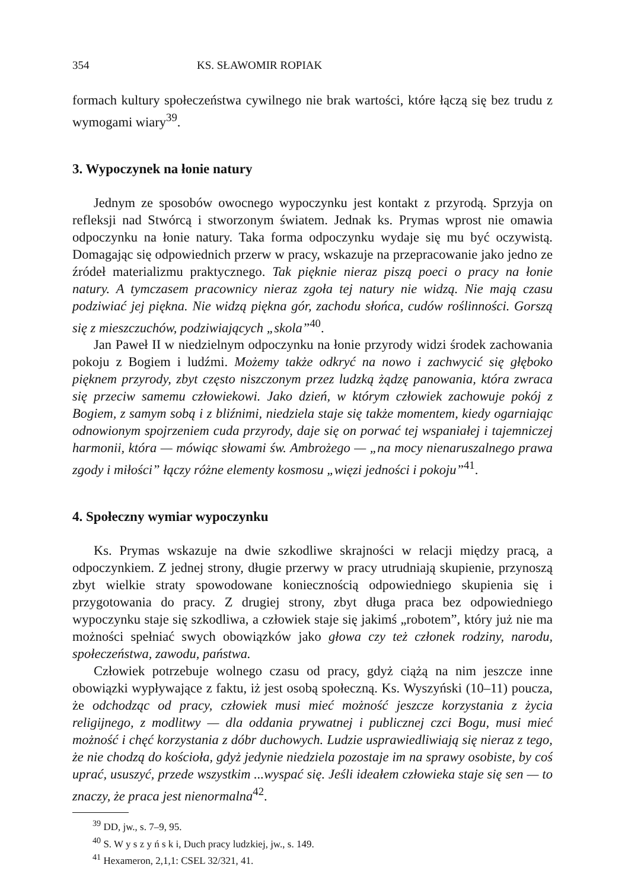354 KS. SŁAWOMIR ROPIAK
formach kultury społeczeństwa cywilnego nie brak wartości, które łączą się bez trudu z wymogami wiary<sup>39</sup>.
3. Wypoczynek na łonie natury
Jednym ze sposobów owocnego wypoczynku jest kontakt z przyrodą. Sprzyja on refleksji nad Stwórcą i stworzonym światem. Jednak ks. Prymas wprost nie omawia odpoczynku na łonie natury. Taka forma odpoczynku wydaje się mu być oczywistą. Domagając się odpowiednich przerw w pracy, wskazuje na prze­pracowanie jako jedno ze źródeł materializmu praktycznego. Tak pięknie nieraz piszą poeci o pracy na łonie natury. A tymczasem pracownicy nieraz zgoła tej natury nie widzą. Nie mają czasu podziwiać jej piękna. Nie widzą piękna gór, zachodu słońca, cudów roślinności. Gorszą się z mieszczuchów, podziwiających „skola”<sup>40</sup>.
Jan Paweł II w niedzielnym odpoczynku na łonie przyrody widzi środek zachowania pokoju z Bogiem i ludźmi. Możemy także odkryć na nowo i zachwycić się głęboko pięknem przyrody, zbyt często niszczonym przez ludzką żądzę panowa­nia, która zwraca się przeciw samemu człowiekowi. Jako dzień, w którym człowiek zachowuje pokój z Bogiem, z samym sobą i z bliźnimi, niedziela staje się także momentem, kiedy ogarniając odnowionym spojrzeniem cuda przyrody, daje się on porwać tej wspaniałej i tajemniczej harmonii, która — mówiąc słowami św. Ambrożego — „na mocy nienaruszalnego prawa zgody i miłości” łączy różne elementy kosmosu „więzi jedności i pokoju”<sup>41</sup>.
4. Społeczny wymiar wypoczynku
Ks. Prymas wskazuje na dwie szkodliwe skrajności w relacji między pracą, a odpoczynkiem. Z jednej strony, długie przerwy w pracy utrudniają skupienie, przynoszą zbyt wielkie straty spowodowane koniecznością odpowiedniego skupie­nia się i przygotowania do pracy. Z drugiej strony, zbyt długa praca bez odpowiedniego wypoczynku staje się szkodliwa, a człowiek staje się jakimś „robotem”, który już nie ma możności spełniać swych obowiązków jako głowa czy też członek rodziny, narodu, społeczeństwa, zawodu, państwa.
Człowiek potrzebuje wolnego czasu od pracy, gdyż ciążą na nim jeszcze inne obowiązki wypływające z faktu, iż jest osobą społeczną. Ks. Wyszyński (10–11) poucza, że odchodząc od pracy, człowiek musi mieć możność jeszcze korzystania z życia religijnego, z modlitwy — dla oddania prywatnej i publicznej czci Bogu, musi mieć możność i chęć korzystania z dóbr duchowych. Ludzie usprawiedliwiają się nieraz z tego, że nie chodzą do kościoła, gdyż jedynie niedziela pozostaje im na sprawy osobiste, by coś uprać, ususzyć, przede wszystkim ...wyspać się. Jeśli ideałem człowieka staje się sen — to znaczy, że praca jest nienormalna<sup>42</sup>.
<sup>39</sup> DD, jw., s. 7–9, 95.
<sup>40</sup> S. W y s z y ń s k i, Duch pracy ludzkiej, jw., s. 149.
<sup>41</sup> Hexameron, 2,1,1: CSEL 32/321, 41.